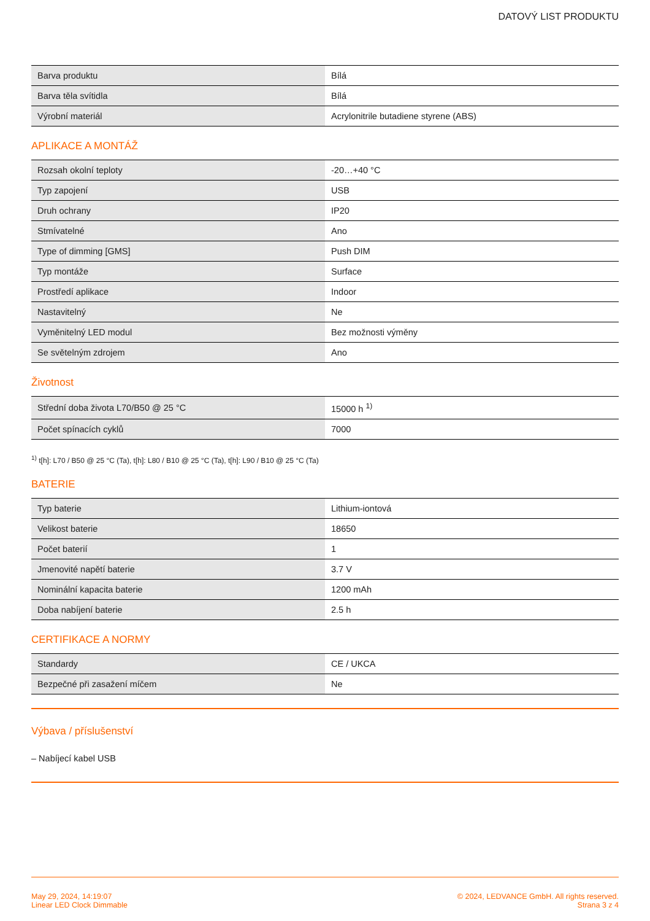DATOVÝ LIST PRODUKTU
| Barva produktu | Bílá |
| Barva těla svítidla | Bílá |
| Výrobní materiál | Acrylonitrile butadiene styrene (ABS) |
APLIKACE A MONTÁŽ
| Rozsah okolní teploty | -20…+40 °C |
| Typ zapojení | USB |
| Druh ochrany | IP20 |
| Stmívatelné | Ano |
| Type of dimming [GMS] | Push DIM |
| Typ montáže | Surface |
| Prostředí aplikace | Indoor |
| Nastavitelný | Ne |
| Vyměnitelný LED modul | Bez možnosti výměny |
| Se světelným zdrojem | Ano |
Životnost
| Střední doba života L70/B50 @ 25 °C | 15000 h <sup>1)</sup> |
| Počet spínacích cyklů | 7000 |
<sup>1)</sup> t[h]: L70 / B50 @ 25 °C (Ta), t[h]: L80 / B10 @ 25 °C (Ta), t[h]: L90 / B10 @ 25 °C (Ta)
BATERIE
| Typ baterie | Lithium-iontová |
| Velikost baterie | 18650 |
| Počet baterií | 1 |
| Jmenovité napětí baterie | 3.7 V |
| Nominální kapacita baterie | 1200 mAh |
| Doba nabíjení baterie | 2.5 h |
CERTIFIKACE A NORMY
| Standardy | CE / UKCA |
| Bezpečné při zasažení míčem | Ne |
Výbava / příslušenství
– Nabíjecí kabel USB
May 29, 2024, 14:19:07
Linear LED Clock Dimmable
© 2024, LEDVANCE GmbH. All rights reserved.
Strana 3 z 4